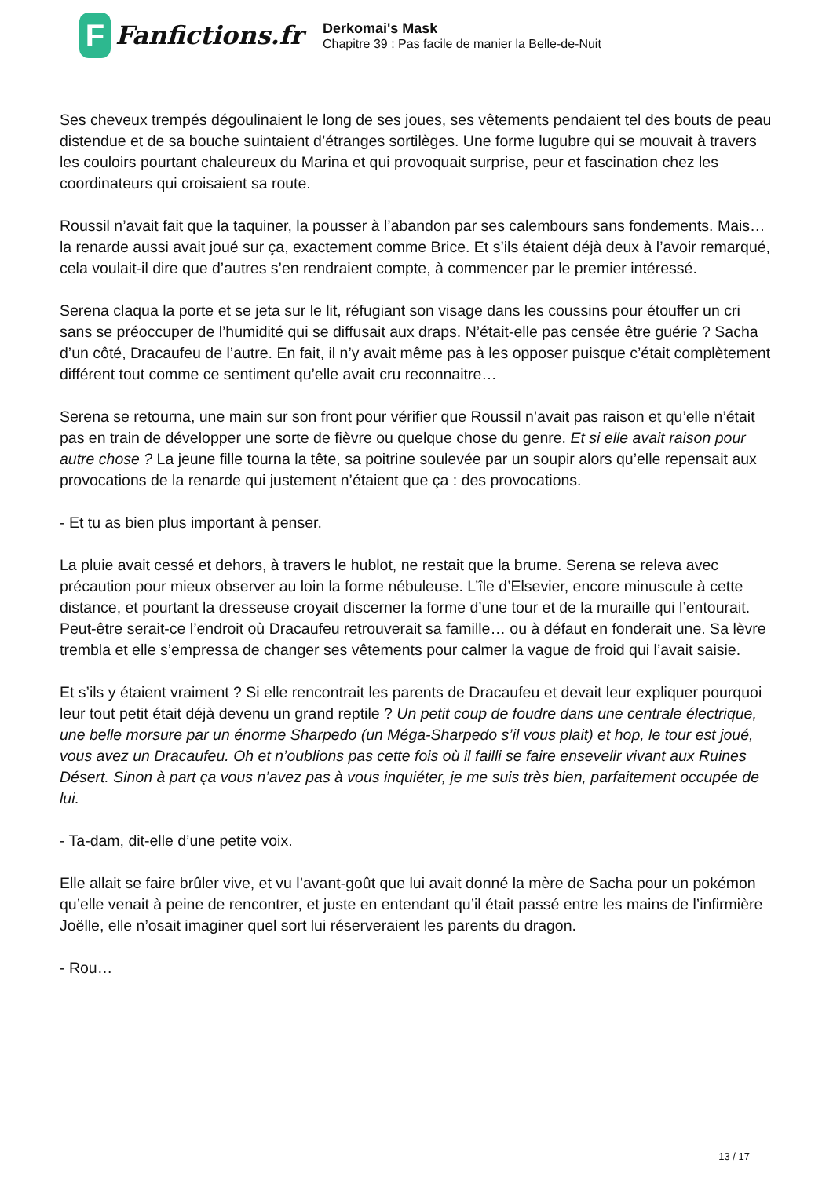F
Fanfictions.fr
Derkomai's Mask
Chapitre 39 : Pas facile de manier la Belle-de-Nuit
Ses cheveux trempés dégoulinaient le long de ses joues, ses vêtements pendaient tel des bouts de peau distendue et de sa bouche suintaient d’étranges sortilèges. Une forme lugubre qui se mouvait à travers les couloirs pourtant chaleureux du Marina et qui provoquait surprise, peur et fascination chez les coordinateurs qui croisaient sa route.
Roussil n’avait fait que la taquiner, la pousser à l’abandon par ses calembours sans fondements. Mais… la renarde aussi avait joué sur ça, exactement comme Brice. Et s’ils étaient déjà deux à l’avoir remarqué, cela voulait-il dire que d’autres s’en rendraient compte, à commencer par le premier intéressé.
Serena claqua la porte et se jeta sur le lit, réfugiant son visage dans les coussins pour étouffer un cri sans se préoccuper de l’humidité qui se diffusait aux draps. N’était-elle pas censée être guérie ? Sacha d’un côté, Dracaufeu de l’autre. En fait, il n’y avait même pas à les opposer puisque c’était complètement différent tout comme ce sentiment qu’elle avait cru reconnaitre…
Serena se retourna, une main sur son front pour vérifier que Roussil n’avait pas raison et qu’elle n’était pas en train de développer une sorte de fièvre ou quelque chose du genre. Et si elle avait raison pour autre chose ? La jeune fille tourna la tête, sa poitrine soulevée par un soupir alors qu’elle repensait aux provocations de la renarde qui justement n’étaient que ça : des provocations.
- Et tu as bien plus important à penser.
La pluie avait cessé et dehors, à travers le hublot, ne restait que la brume. Serena se releva avec précaution pour mieux observer au loin la forme nébuleuse. L’île d’Elsevier, encore minuscule à cette distance, et pourtant la dresseuse croyait discerner la forme d’une tour et de la muraille qui l’entourait. Peut-être serait-ce l’endroit où Dracaufeu retrouverait sa famille… ou à défaut en fonderait une. Sa lèvre trembla et elle s’empressa de changer ses vêtements pour calmer la vague de froid qui l’avait saisie.
Et s’ils y étaient vraiment ? Si elle rencontrait les parents de Dracaufeu et devait leur expliquer pourquoi leur tout petit était déjà devenu un grand reptile ? Un petit coup de foudre dans une centrale électrique, une belle morsure par un énorme Sharpedo (un Méga-Sharpedo s’il vous plait) et hop, le tour est joué, vous avez un Dracaufeu. Oh et n’oublions pas cette fois où il failli se faire ensevelir vivant aux Ruines Désert. Sinon à part ça vous n’avez pas à vous inquiéter, je me suis très bien, parfaitement occupée de lui.
- Ta-dam, dit-elle d’une petite voix.
Elle allait se faire brûler vive, et vu l’avant-goût que lui avait donné la mère de Sacha pour un pokémon qu’elle venait à peine de rencontrer, et juste en entendant qu’il était passé entre les mains de l’infirmière Joëlle, elle n’osait imaginer quel sort lui réserveraient les parents du dragon.
- Rou…
13 / 17